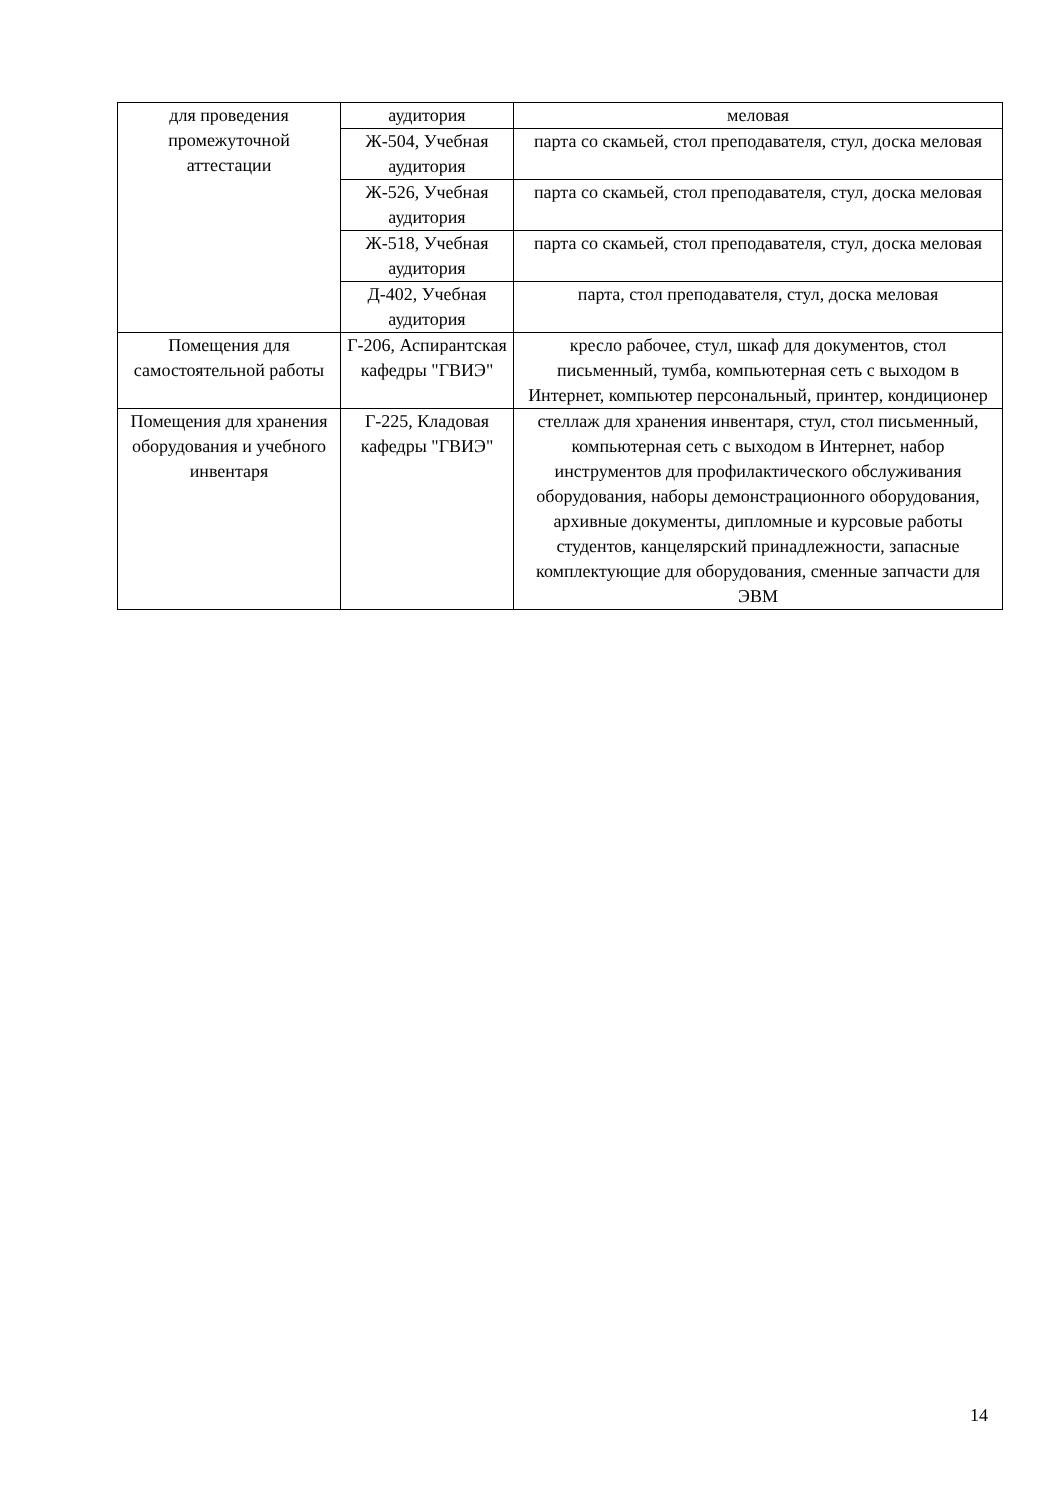| для проведения промежуточной аттестации | аудитория | меловая |
| | Ж-504, Учебная аудитория | парта со скамьей, стол преподавателя, стул, доска меловая |
| | Ж-526, Учебная аудитория | парта со скамьей, стол преподавателя, стул, доска меловая |
| | Ж-518, Учебная аудитория | парта со скамьей, стол преподавателя, стул, доска меловая |
| | Д-402, Учебная аудитория | парта, стол преподавателя, стул, доска меловая |
| Помещения для самостоятельной работы | Г-206, Аспирантская кафедры "ГВИЭ" | кресло рабочее, стул, шкаф для документов, стол письменный, тумба, компьютерная сеть с выходом в Интернет, компьютер персональный, принтер, кондиционер |
| Помещения для хранения оборудования и учебного инвентаря | Г-225, Кладовая кафедры "ГВИЭ" | стеллаж для хранения инвентаря, стул, стол письменный, компьютерная сеть с выходом в Интернет, набор инструментов для профилактического обслуживания оборудования, наборы демонстрационного оборудования, архивные документы, дипломные и курсовые работы студентов, канцелярский принадлежности, запасные комплектующие для оборудования, сменные запчасти для ЭВМ |
14